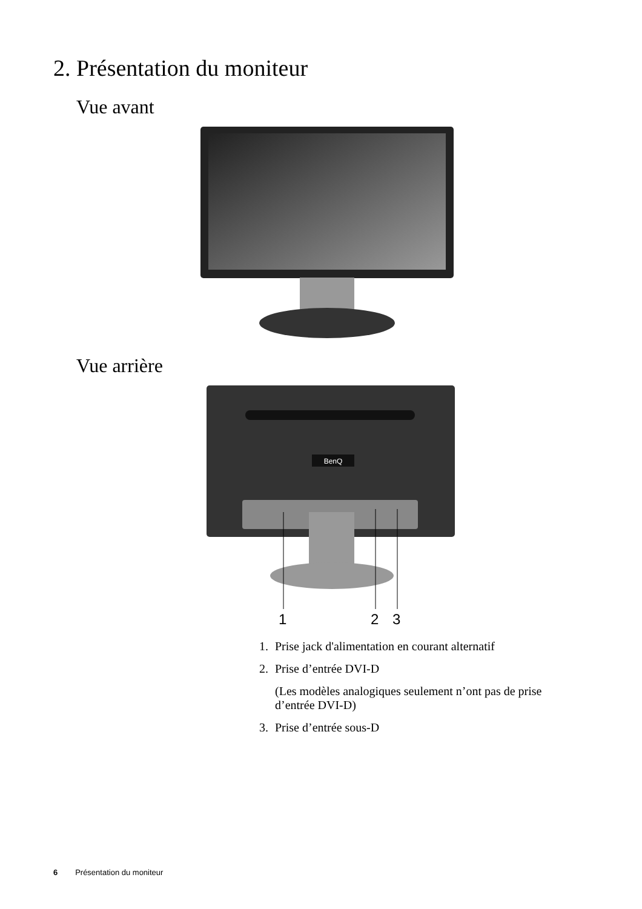2. Présentation du moniteur
Vue avant
Vue arrière
BenQ
1
2
3
1. Prise jack d'alimentation en courant alternatif
2. Prise d’entrée DVI-D
(Les modèles analogiques seulement n’ont pas de prise d’entrée DVI-D)
3. Prise d’entrée sous-D
6 Présentation du moniteur